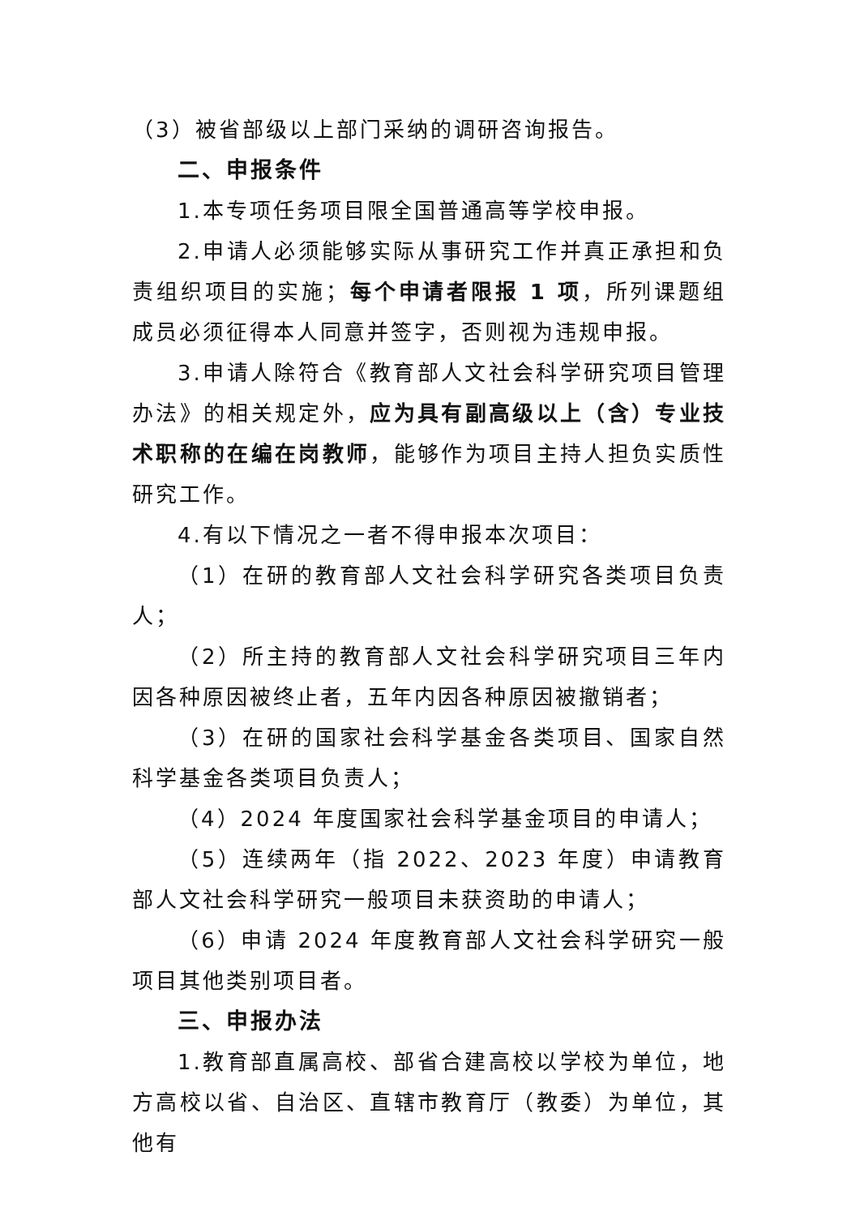（3）被省部级以上部门采纳的调研咨询报告。
二、申报条件
1.本专项任务项目限全国普通高等学校申报。
2.申请人必须能够实际从事研究工作并真正承担和负责组织项目的实施；每个申请者限报 1 项，所列课题组成员必须征得本人同意并签字，否则视为违规申报。
3.申请人除符合《教育部人文社会科学研究项目管理办法》的相关规定外，应为具有副高级以上（含）专业技术职称的在编在岗教师，能够作为项目主持人担负实质性研究工作。
4.有以下情况之一者不得申报本次项目：
（1）在研的教育部人文社会科学研究各类项目负责人；
（2）所主持的教育部人文社会科学研究项目三年内因各种原因被终止者，五年内因各种原因被撤销者；
（3）在研的国家社会科学基金各类项目、国家自然科学基金各类项目负责人；
（4）2024 年度国家社会科学基金项目的申请人；
（5）连续两年（指 2022、2023 年度）申请教育部人文社会科学研究一般项目未获资助的申请人；
（6）申请 2024 年度教育部人文社会科学研究一般项目其他类别项目者。
三、申报办法
1.教育部直属高校、部省合建高校以学校为单位，地方高校以省、自治区、直辖市教育厅（教委）为单位，其他有